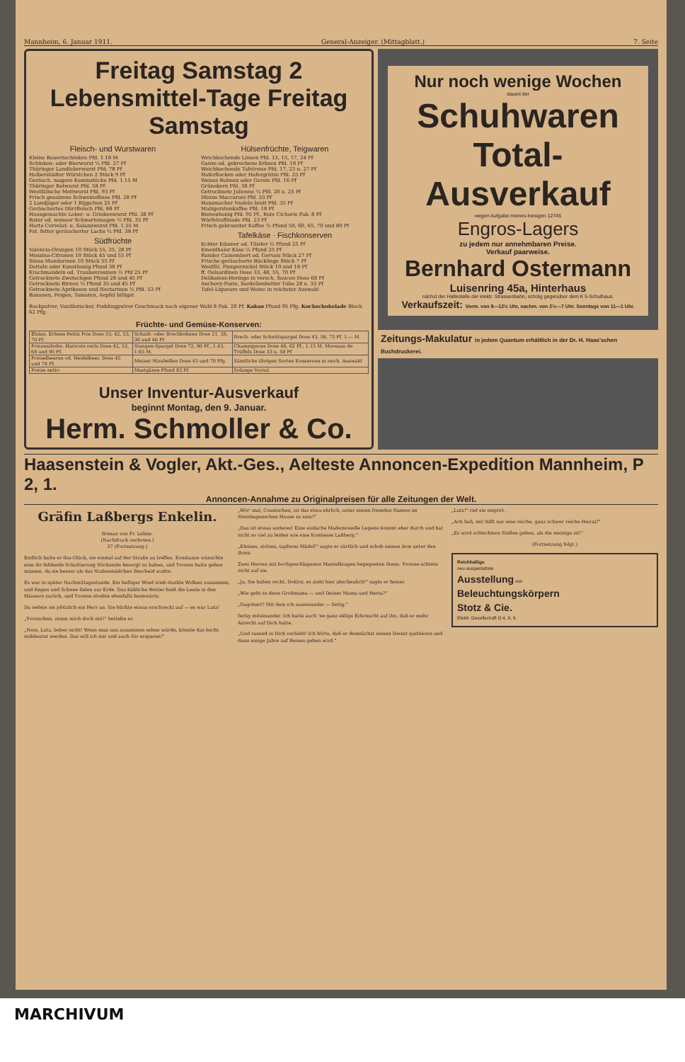Mannheim, 6. Januar 1911. General-Anzeiger. (Mittagblatt.) 7. Seite
Freitag Samstag 2 Lebensmittel-Tage Freitag Samstag
Fleisch- und Wurstwaren
Kleine Bauernschinken Pfd. 1.18 M
Schinken- oder Bierwurst ¼ Pfd. 27 Pf
Thüringer Landleberwurst Pfd. 78 Pf
Halberstädter Würstchen 2 Stück 9 Pf
Geräuch. magere Kammstücke Pfd. 1.15 M
Thüringer Rotwurst Pfd. 58 Pf
Westfälische Mettwurst Pfd. 93 Pf
Frisch gesalzene Schweinefüsse Pfd. 28 Pf
2 Landjäger oder 1 Rippchen 25 Pf
Geräuchertes Dürrfleisch Pfd. 88 Pf
Hausgemachte Leber- u. Griebenwurst Pfd. 38 Pf
Roter od. weisser Schwartemagen ½ Pfd. 35 Pf
Harte Cervelat- u. Salamiwurst Pfd. 1.55 M
Fst. fetter geräucherter Lachs ¼ Pfd. 38 Pf
Südfrüchte
Valencia-Orangen 10 Stück 55, 35, 28 Pf
Messina-Citronen 10 Stück 45 und 55 Pf
Süsse Mandarinen 10 Stück 55 Pf
Datteln oder Kunsthonig Pfund 38 Pf
Krachmandeln od. Traubenrosinen ½ Pfd 25 Pf
Getrocknete Zwetschgen Pfund 28 und 45 Pf
Getrocknete Birnen ½ Pfund 35 und 45 Pf
Getrocknete Aprikosen und Nectarinen ½ Pfd. 53 Pf
Bananen, Feigen, Tomaten, Aepfel billigst
Hülsenfrüchte, Teigwaren
Weichkochende Linsen Pfd. 13, 15, 17, 24 Pf
Ganze od. gebrochene Erbsen Pfd. 18 Pf
Weichkochende Tafelreise Pfd. 17, 23 u. 27 Pf
Haferflocken oder Hafergrütze Pfd. 25 Pf
Weisse Bohnen oder Gerste Pfd. 16 Pf
Grünekern Pfd. 38 Pf
Getrocknete Julienne ¼ Pfd. 20 u. 25 Pf
Dünne Maccaroni Pfd. 33 Pf
Hausmacher Nudeln breit Pfd. 35 Pf
Malzgerstenkaffee Pfd. 18 Pf
Bienenhonig Pfd. 95 Pf., Rote Cichorie Pak. 8 Pf
Würfelraffinade Pfd. 23 Pf
Frisch gebrannter Kaffee ½ Pfund 50, 60, 65, 70 und 80 Pf
Tafelkäse · Fischkonserven
Echter Edamer od. Tilsiter ¼ Pfund 25 Pf
Ementhaler Käse ¼ Pfund 25 Pf
Runder Camembert od. Gervais Stück 27 Pf
Frische geräucherte Bücklinge Stück 7 Pf
Westfäl. Pumpernickel Stück 10 und 18 Pf
ff. Oelsardinen Dose 33, 48, 55, 70 Pf
Delikatess-Heringe in versch. Saucen Dose 68 Pf
Anchovy-Paste, Sardellenbutter Tube 28 u. 33 Pf
Tafel-Liqueure und Weine in reichster Auswahl
Backpulver, Vanillezucker, Puddingpulver Geschmack nach eigener Wahl 8 Pak. 20 Pf. Kakao Pfund 95 Pfg. Kochschokolade Block 62 Pfg.
Früchte- und Gemüse-Konserven:
| Elsäss. Erbsen Petits Pois Dose 33, 42, 53, 70 Pf. | Schnitt- oder Brechbohnen Dose 21, 28, 30 und 46 Pf. | Brech- oder Schnittspargel Dose 43, 58, 75 Pf. 1.— M. |
| Prinzessbohn. Haricots verts Dose 42, 53, 68 und 95 Pf. | Stangen-Spargel Dose 72, 90 Pf., 1.43, 1.65 M. | Champignons Dose 48, 62 Pf., 1.15 M. Moreaux de Trüffels Dose 33 u. 58 Pf |
| Preiselbeeren od. Heidelbeer. Dose 45 und 78 Pf. | Metzer Mirabellen Dose 43 und 70 Pfg. | Sämtliche übrigen Sorten Konserven in reich. Auswahl |
| Preise netto | Mastgänse Pfund 82 Pf. | Solange Vorrat. |
Unser Inventur-Ausverkauf
beginnt Montag, den 9. Januar.
Herm. Schmoller & Co.
Nur noch wenige Wochen
dauert der
Schuhwaren Total-Ausverkauf
wegen Aufgabe meines hiesigen 12745
Engros-Lagers
zu jedem nur annehmbaren Preise.
Verkauf paarweise.
Bernhard Ostermann
Luisenring 45a, Hinterhaus
nächst der Haltestelle der elektr. Strassenbahn, schräg gegenüber dem K 5-Schulhaus.
Verkaufszeit: Vorm. von 9—12½ Uhr, nachm. von 2½—7 Uhr. Sonntags von 11—1 Uhr.
Zeitungs-Makulatur in jedem Quantum erhältlich in der Dr. H. Haas'schen Buchdruckerei.
Haasenstein & Vogler, Akt.-Ges., Aelteste Annoncen-Expedition Mannheim, P 2, 1.
Annoncen-Annahme zu Originalpreisen für alle Zeitungen der Welt.
Gräfin Laßbergs Enkelin.
Roman von Fr. Lehne.
(Nachdruck verboten.)
37 (Fortsetzung.)
Endlich hatte er das Glück, sie einmal auf der Straße zu treffen. Konstanze wünschte eine ihr fehlende Schattierung Stickseide besorgt zu haben, und Yvonne hatte gehen müssen, da sie besser als das Stubenmädchen Bescheid wußte.
Es war in später Nachmittagsstunde. Ein heftiger Wind trieb dunkle Wolken zusammen, und Regen und Schnee fielen zur Erde. Das häßliche Wetter hielt die Leute in den Häusern zurück, und Yvonne strebte ebenfalls heimwärts.
Da redete sie plötzlich ein Herr an. Sie blickte etwas erschreckt auf — es war Lutz!
„Yvonnchen, nimm mich doch mit!" bettelte er.
„Nein, Lutz, lieber nicht! Wenn man uns zusammen sehen würde, könnte das leicht mißdeutet werden. Das will ich mir und auch Dir ersparen!"
„Hör' mal, Cousinchen, ist das etwa ehrlich, unter einem fremden Namen im Steinhagenschen Hause zu sein?"
„Das ist etwas anderes! Eine einfache Mademoiselle Legene kommt eher durch und hat nicht so viel zu leiden wie eine Komtesse Laßberg."
„Kleines, stolzes, tapferes Mädel!" sagte er zärtlich und schob seinen Arm unter den ihren.
Zwei Herren mit hochgeschlagenen Mantelkragen begegneten ihnen. Yvonne achtete nicht auf sie.
„Ja, Sie haben recht, Doktor, es zieht hier abscheulich!" sagte er heiser.
„Wie geht es denn Großmama — und Deiner Mama und Herta?"
„Dagobert? Mit dem ich auseinander — fertig."
fertig miteinander. Ich hatte auch 'ne ganz eklige Eifersucht auf ihn, daß er mehr Anrecht auf Dich hatte.
„Und rasend in Dich verliebt! Ich hörte, daß er demnächst seinen Dienst quittieren und dann einige Jahre auf Reisen gehen wird."
„Lutz!" rief sie empört.
„Ach bah, mir hilft nur eine reiche, ganz schwer reiche Heirat!"
„Es wird schlechtere Stellen geben, als die meinige ist!"
(Fortsetzung folgt.)
Reichhaltige
neu ausgestattete
Ausstellung von
Beleuchtungskörpern
Stotz & Cie.
Elektr. Gesellschaft O 4, 8, 9.
MARCHIVUM